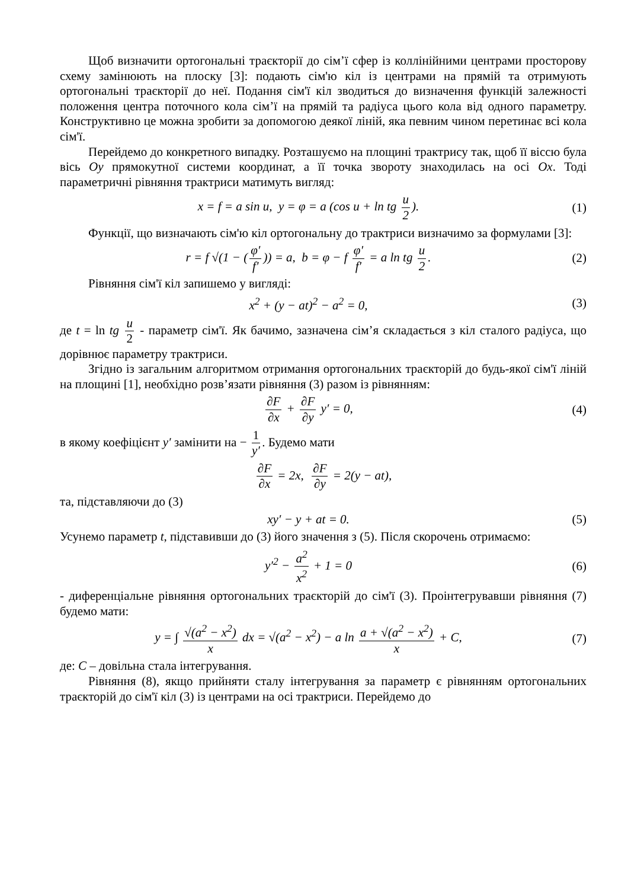Щоб визначити ортогональні траєкторії до сім’ї сфер із коллінійними центрами просторову схему замінюють на плоску [3]: подають сім'ю кіл із центрами на прямій та отримують ортогональні траєкторії до неї. Подання сім'ї кіл зводиться до визначення функцій залежності положення центра поточного кола сім’ї на прямій та радіуса цього кола від одного параметру. Конструктивно це можна зробити за допомогою деякої ліній, яка певним чином перетинає всі кола сім'ї.
Перейдемо до конкретного випадку. Розташуємо на площині трактрису так, щоб її віссю була вісь Oy прямокутної системи координат, а її точка звороту знаходилась на осі Ox. Тоді параметричні рівняння трактриси матимуть вигляд:
x = f = a sin u, y = φ = a (cos u + ln tg u 2).
(1)
Функції, що визначають сім'ю кіл ортогональну до трактриси визначимо за формулами [3]:
r = f √(1 − (φ′ f′)) = a, b = φ − f φ′ f′ = a ln tg u 2.
(2)
Рівняння сім'ї кіл запишемо у вигляді:
x<sup>2</sup> + (y − at)<sup>2</sup> − a<sup>2</sup> = 0, (3)
де t = ln tg u 2 - параметр сім'ї. Як бачимо, зазначена сім’я складається з кіл сталого радіуса, що дорівнює параметру трактриси.
Згідно із загальним алгоритмом отримання ортогональних траєкторій до будь-якої сім'ї ліній на площині [1], необхідно розв’язати рівняння (3) разом із рівнянням:
∂F ∂x + ∂F ∂y y′ = 0, (4)
в якому коефіцієнт y′ замінити на − 1 y′. Будемо мати
∂F ∂x = 2x, ∂F ∂y = 2(y − at),
та, підставляючи до (3)
xy′ − y + at = 0. (5)
Усунемо параметр t, підставивши до (3) його значення з (5). Після скорочень отримаємо:
y′<sup>2</sup> − a<sup>2</sup> x<sup>2</sup> + 1 = 0 (6)
- диференціальне рівняння ортогональних траєкторій до сім'ї (3). Проінтегрувавши рівняння (7) будемо мати:
y = ∫ √(a<sup>2</sup> − x<sup>2</sup>) x dx = √(a<sup>2</sup> − x<sup>2</sup>) − a ln a + √(a<sup>2</sup> − x<sup>2</sup>) x + C,
(7)
де: C – довільна стала інтегрування.
Рівняння (8), якщо прийняти сталу інтегрування за параметр є рівнянням ортогональних траєкторій до сім'ї кіл (3) із центрами на осі трактриси. Перейдемо до